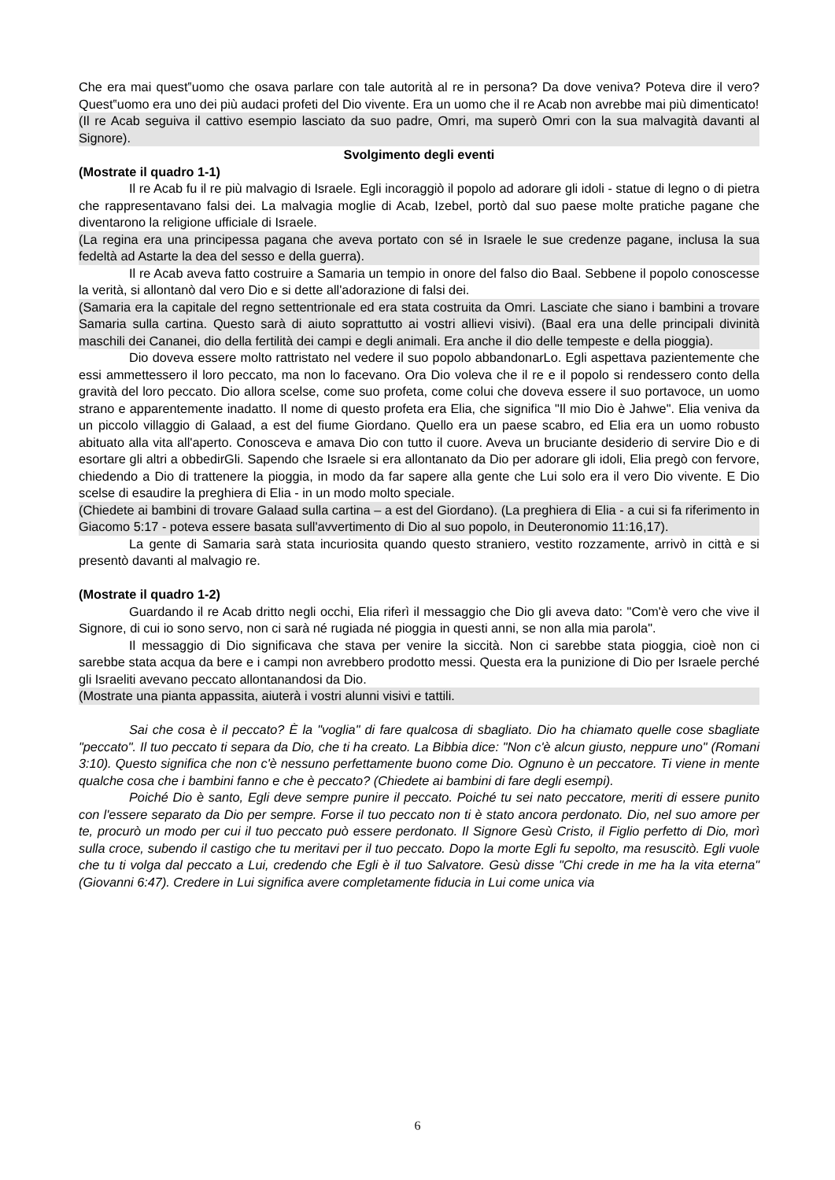Che era mai quest‟uomo che osava parlare con tale autorità al re in persona? Da dove veniva? Poteva dire il vero? Quest‟uomo era uno dei più audaci profeti del Dio vivente. Era un uomo che il re Acab non avrebbe mai più dimenticato!
(Il re Acab seguiva il cattivo esempio lasciato da suo padre, Omri, ma superò Omri con la sua malvagità davanti al Signore).
Svolgimento degli eventi
(Mostrate il quadro 1-1)
Il re Acab fu il re più malvagio di Israele. Egli incoraggiò il popolo ad adorare gli idoli - statue di legno o di pietra che rappresentavano falsi dei. La malvagia moglie di Acab, Izebel, portò dal suo paese molte pratiche pagane che diventarono la religione ufficiale di Israele.
(La regina era una principessa pagana che aveva portato con sé in Israele le sue credenze pagane, inclusa la sua fedeltà ad Astarte la dea del sesso e della guerra).
Il re Acab aveva fatto costruire a Samaria un tempio in onore del falso dio Baal. Sebbene il popolo conoscesse la verità, si allontanò dal vero Dio e si dette all'adorazione di falsi dei.
(Samaria era la capitale del regno settentrionale ed era stata costruita da Omri. Lasciate che siano i bambini a trovare Samaria sulla cartina. Questo sarà di aiuto soprattutto ai vostri allievi visivi). (Baal era una delle principali divinità maschili dei Cananei, dio della fertilità dei campi e degli animali. Era anche il dio delle tempeste e della pioggia).
Dio doveva essere molto rattristato nel vedere il suo popolo abbandonarLo. Egli aspettava pazientemente che essi ammettessero il loro peccato, ma non lo facevano. Ora Dio voleva che il re e il popolo si rendessero conto della gravità del loro peccato. Dio allora scelse, come suo profeta, come colui che doveva essere il suo portavoce, un uomo strano e apparentemente inadatto. Il nome di questo profeta era Elia, che significa "Il mio Dio è Jahwe". Elia veniva da un piccolo villaggio di Galaad, a est del fiume Giordano. Quello era un paese scabro, ed Elia era un uomo robusto abituato alla vita all'aperto. Conosceva e amava Dio con tutto il cuore. Aveva un bruciante desiderio di servire Dio e di esortare gli altri a obbedirGli. Sapendo che Israele si era allontanato da Dio per adorare gli idoli, Elia pregò con fervore, chiedendo a Dio di trattenere la pioggia, in modo da far sapere alla gente che Lui solo era il vero Dio vivente. E Dio scelse di esaudire la preghiera di Elia - in un modo molto speciale.
(Chiedete ai bambini di trovare Galaad sulla cartina – a est del Giordano). (La preghiera di Elia - a cui si fa riferimento in Giacomo 5:17 - poteva essere basata sull'avvertimento di Dio al suo popolo, in Deuteronomio 11:16,17).
La gente di Samaria sarà stata incuriosita quando questo straniero, vestito rozzamente, arrivò in città e si presentò davanti al malvagio re.
(Mostrate il quadro 1-2)
Guardando il re Acab dritto negli occhi, Elia riferì il messaggio che Dio gli aveva dato: "Com'è vero che vive il Signore, di cui io sono servo, non ci sarà né rugiada né pioggia in questi anni, se non alla mia parola".
Il messaggio di Dio significava che stava per venire la siccità. Non ci sarebbe stata pioggia, cioè non ci sarebbe stata acqua da bere e i campi non avrebbero prodotto messi. Questa era la punizione di Dio per Israele perché gli Israeliti avevano peccato allontanandosi da Dio.
(Mostrate una pianta appassita, aiuterà i vostri alunni visivi e tattili.
Sai che cosa è il peccato? È la "voglia" di fare qualcosa di sbagliato. Dio ha chiamato quelle cose sbagliate "peccato". Il tuo peccato ti separa da Dio, che ti ha creato. La Bibbia dice: "Non c'è alcun giusto, neppure uno" (Romani 3:10). Questo significa che non c'è nessuno perfettamente buono come Dio. Ognuno è un peccatore. Ti viene in mente qualche cosa che i bambini fanno e che è peccato? (Chiedete ai bambini di fare degli esempi).
Poiché Dio è santo, Egli deve sempre punire il peccato. Poiché tu sei nato peccatore, meriti di essere punito con l'essere separato da Dio per sempre. Forse il tuo peccato non ti è stato ancora perdonato. Dio, nel suo amore per te, procurò un modo per cui il tuo peccato può essere perdonato. Il Signore Gesù Cristo, il Figlio perfetto di Dio, morì sulla croce, subendo il castigo che tu meritavi per il tuo peccato. Dopo la morte Egli fu sepolto, ma resuscitò. Egli vuole che tu ti volga dal peccato a Lui, credendo che Egli è il tuo Salvatore. Gesù disse "Chi crede in me ha la vita eterna" (Giovanni 6:47). Credere in Lui significa avere completamente fiducia in Lui come unica via
6